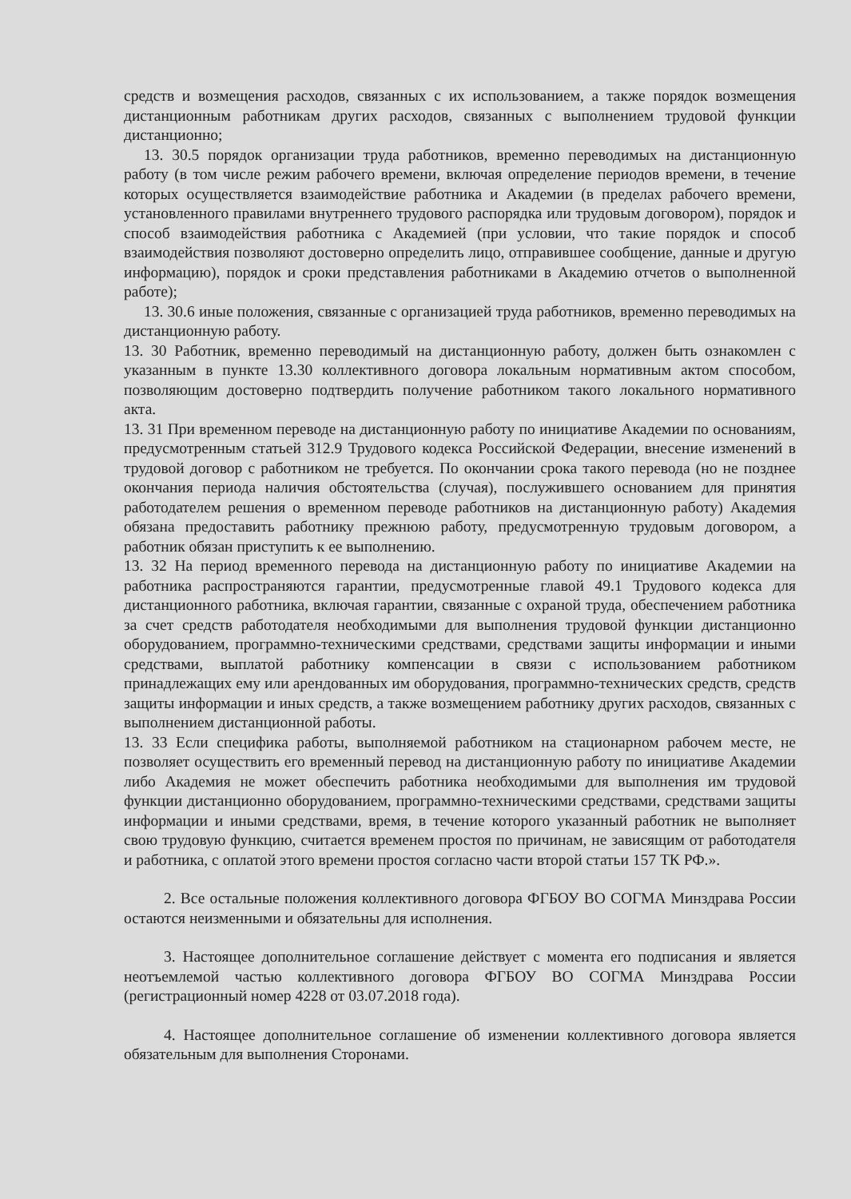средств и возмещения расходов, связанных с их использованием, а также порядок возмещения дистанционным работникам других расходов, связанных с выполнением трудовой функции дистанционно;
13. 30.5 порядок организации труда работников, временно переводимых на дистанционную работу (в том числе режим рабочего времени, включая определение периодов времени, в течение которых осуществляется взаимодействие работника и Академии (в пределах рабочего времени, установленного правилами внутреннего трудового распорядка или трудовым договором), порядок и способ взаимодействия работника с Академией (при условии, что такие порядок и способ взаимодействия позволяют достоверно определить лицо, отправившее сообщение, данные и другую информацию), порядок и сроки представления работниками в Академию отчетов о выполненной работе);
13. 30.6 иные положения, связанные с организацией труда работников, временно переводимых на дистанционную работу.
13. 30 Работник, временно переводимый на дистанционную работу, должен быть ознакомлен с указанным в пункте 13.30 коллективного договора локальным нормативным актом способом, позволяющим достоверно подтвердить получение работником такого локального нормативного акта.
13. 31 При временном переводе на дистанционную работу по инициативе Академии по основаниям, предусмотренным статьей 312.9 Трудового кодекса Российской Федерации, внесение изменений в трудовой договор с работником не требуется. По окончании срока такого перевода (но не позднее окончания периода наличия обстоятельства (случая), послужившего основанием для принятия работодателем решения о временном переводе работников на дистанционную работу) Академия обязана предоставить работнику прежнюю работу, предусмотренную трудовым договором, а работник обязан приступить к ее выполнению.
13. 32 На период временного перевода на дистанционную работу по инициативе Академии на работника распространяются гарантии, предусмотренные главой 49.1 Трудового кодекса для дистанционного работника, включая гарантии, связанные с охраной труда, обеспечением работника за счет средств работодателя необходимыми для выполнения трудовой функции дистанционно оборудованием, программно-техническими средствами, средствами защиты информации и иными средствами, выплатой работнику компенсации в связи с использованием работником принадлежащих ему или арендованных им оборудования, программно-технических средств, средств защиты информации и иных средств, а также возмещением работнику других расходов, связанных с выполнением дистанционной работы.
13. 33 Если специфика работы, выполняемой работником на стационарном рабочем месте, не позволяет осуществить его временный перевод на дистанционную работу по инициативе Академии либо Академия не может обеспечить работника необходимыми для выполнения им трудовой функции дистанционно оборудованием, программно-техническими средствами, средствами защиты информации и иными средствами, время, в течение которого указанный работник не выполняет свою трудовую функцию, считается временем простоя по причинам, не зависящим от работодателя и работника, с оплатой этого времени простоя согласно части второй статьи 157 ТК РФ.».
2. Все остальные положения коллективного договора ФГБОУ ВО СОГМА Минздрава России остаются неизменными и обязательны для исполнения.
3. Настоящее дополнительное соглашение действует с момента его подписания и является неотъемлемой частью коллективного договора ФГБОУ ВО СОГМА Минздрава России (регистрационный номер 4228 от 03.07.2018 года).
4. Настоящее дополнительное соглашение об изменении коллективного договора является обязательным для выполнения Сторонами.